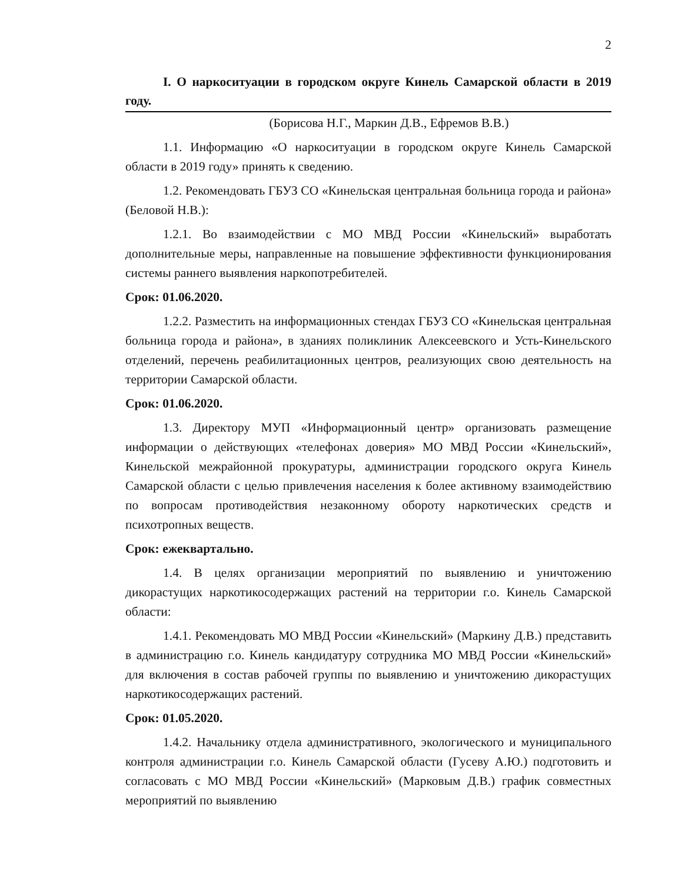2
I. О наркоситуации в городском округе Кинель Самарской области в 2019 году.
(Борисова Н.Г., Маркин Д.В., Ефремов В.В.)
1.1. Информацию «О наркоситуации в городском округе Кинель Самарской области в 2019 году» принять к сведению.
1.2. Рекомендовать ГБУЗ СО «Кинельская центральная больница города и района» (Беловой Н.В.):
1.2.1. Во взаимодействии с МО МВД России «Кинельский» выработать дополнительные меры, направленные на повышение эффективности функционирования системы раннего выявления наркопотребителей.
Срок: 01.06.2020.
1.2.2. Разместить на информационных стендах ГБУЗ СО «Кинельская центральная больница города и района», в зданиях поликлиник Алексеевского и Усть-Кинельского отделений, перечень реабилитационных центров, реализующих свою деятельность на территории Самарской области.
Срок: 01.06.2020.
1.3. Директору МУП «Информационный центр» организовать размещение информации о действующих «телефонах доверия» МО МВД России «Кинельский», Кинельской межрайонной прокуратуры, администрации городского округа Кинель Самарской области с целью привлечения населения к более активному взаимодействию по вопросам противодействия незаконному обороту наркотических средств и психотропных веществ.
Срок: ежеквартально.
1.4. В целях организации мероприятий по выявлению и уничтожению дикорастущих наркотикосодержащих растений на территории г.о. Кинель Самарской области:
1.4.1. Рекомендовать МО МВД России «Кинельский» (Маркину Д.В.) представить в администрацию г.о. Кинель кандидатуру сотрудника МО МВД России «Кинельский» для включения в состав рабочей группы по выявлению и уничтожению дикорастущих наркотикосодержащих растений.
Срок: 01.05.2020.
1.4.2. Начальнику отдела административного, экологического и муниципального контроля администрации г.о. Кинель Самарской области (Гусеву А.Ю.) подготовить и согласовать с МО МВД России «Кинельский» (Марковым Д.В.) график совместных мероприятий по выявлению